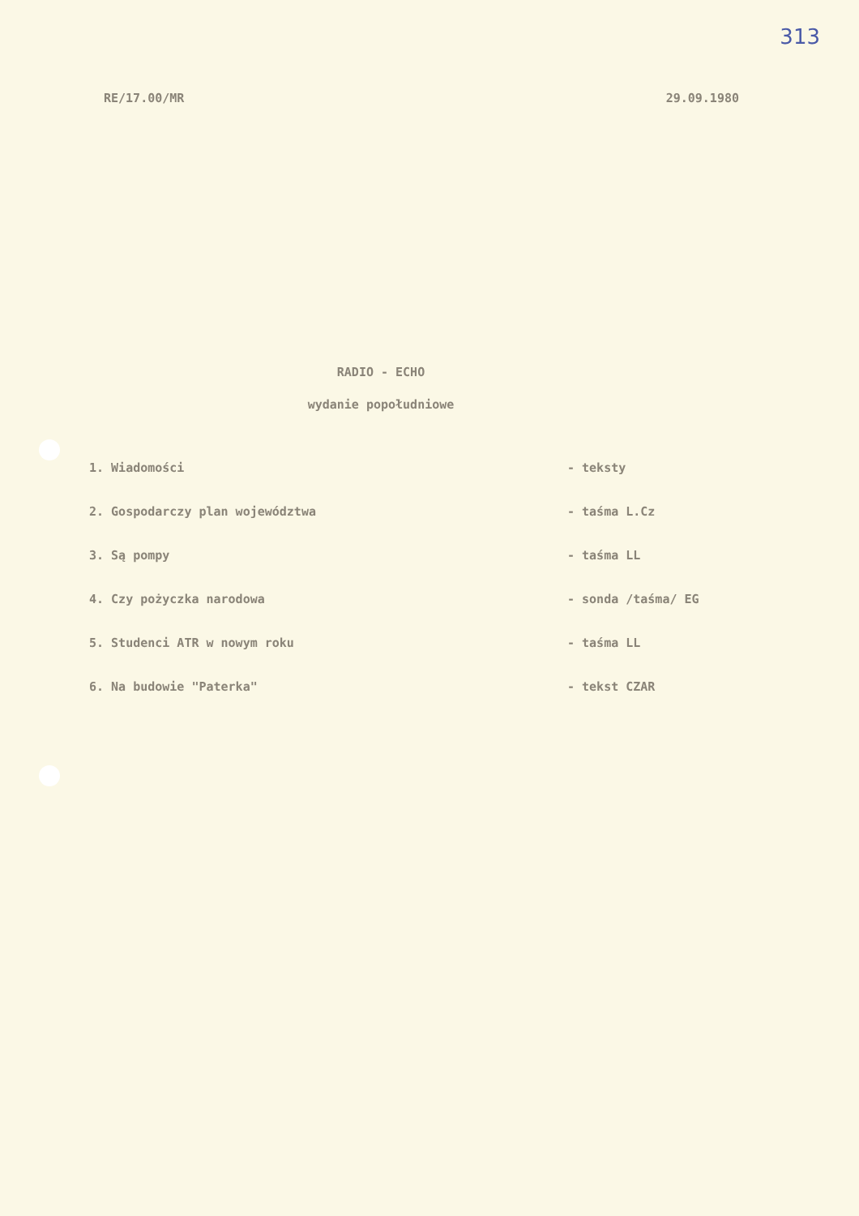313
RE/17.00/MR 29.09.1980
RADIO - ECHO
wydanie popołudniowe
1. Wiadomości - teksty
2. Gospodarczy plan województwa - taśma L.Cz
3. Są pompy - taśma LL
4. Czy pożyczka narodowa - sonda /taśma/ EG
5. Studenci ATR w nowym roku - taśma LL
6. Na budowie "Paterka" - tekst CZAR